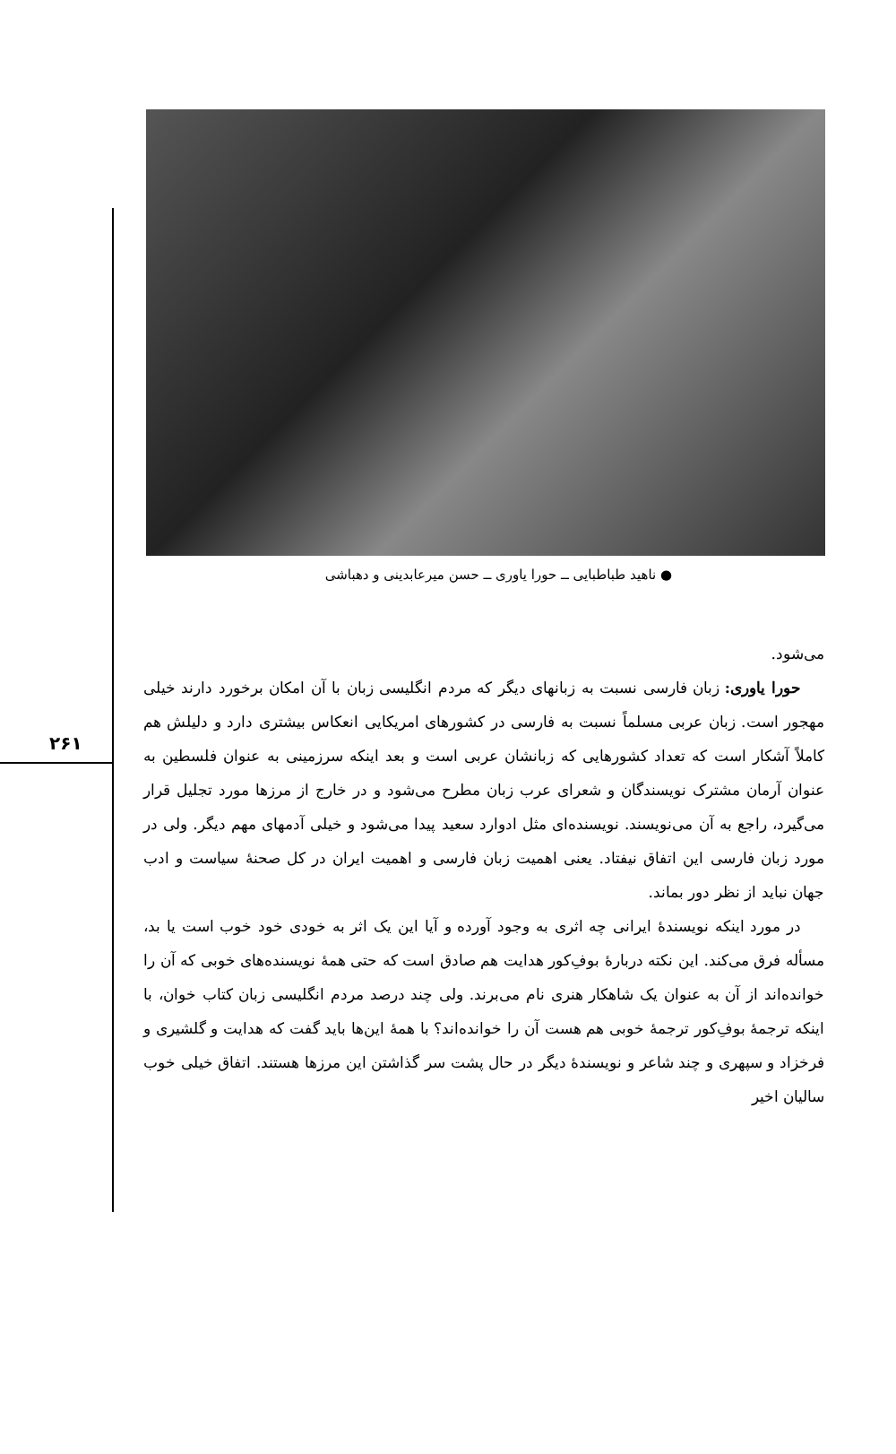۲۶۱
● ناهید طباطبایی ــ حورا یاوری ــ حسن میرعابدینی و دهباشی
می‌شود.
حورا یاوری: زبان فارسی نسبت به زبانهای دیگر که مردم انگلیسی زبان با آن امکان برخورد دارند خیلی مهجور است. زبان عربی مسلماً نسبت به فارسی در کشورهای امریکایی انعکاس بیشتری دارد و دلیلش هم کاملاً آشکار است که تعداد کشورهایی که زبانشان عربی است و بعد اینکه سرزمینی به عنوان فلسطین به عنوان آرمان مشترک نویسندگان و شعرای عرب زبان مطرح می‌شود و در خارج از مرزها مورد تجلیل قرار می‌گیرد، راجع به آن می‌نویسند. نویسنده‌ای مثل ادوارد سعید پیدا می‌شود و خیلی آدمهای مهم دیگر. ولی در مورد زبان فارسی این اتفاق نیفتاد. یعنی اهمیت زبان فارسی و اهمیت ایران در کل صحنهٔ سیاست و ادب جهان نباید از نظر دور بماند.
در مورد اینکه نویسندهٔ ایرانی چه اثری به وجود آورده و آیا این یک اثر به خودی خود خوب است یا بد، مسأله فرق می‌کند. این نکته دربارهٔ بوفِ‌کور هدایت هم صادق است که حتی همهٔ نویسنده‌های خوبی که آن را خوانده‌اند از آن به عنوان یک شاهکار هنری نام می‌برند. ولی چند درصد مردم انگلیسی زبان کتاب خوان، با اینکه ترجمهٔ بوفِ‌کور ترجمهٔ خوبی هم هست آن را خوانده‌اند؟ با همهٔ این‌ها باید گفت که هدایت و گلشیری و فرخزاد و سپهری و چند شاعر و نویسندهٔ دیگر در حال پشت سر گذاشتن این مرزها هستند. اتفاق خیلی خوب سالیان اخیر